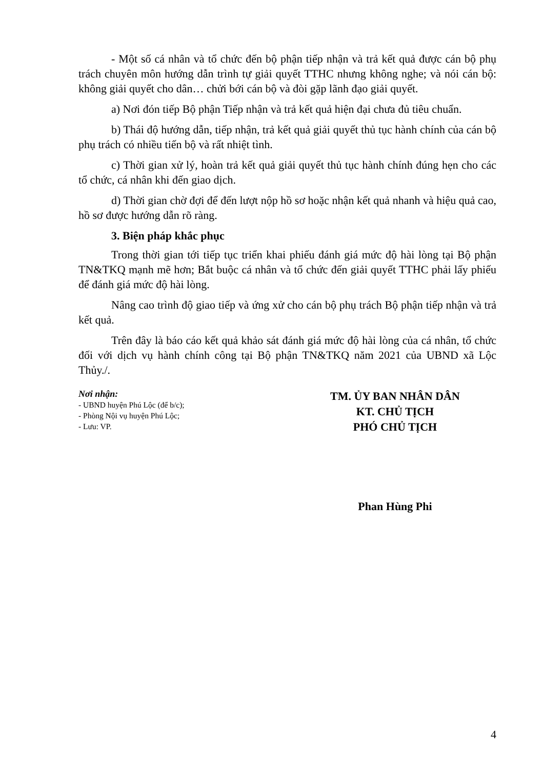- Một số cá nhân và tổ chức đến bộ phận tiếp nhận và trả kết quả được cán bộ phụ trách chuyên môn hướng dẫn trình tự giải quyết TTHC nhưng không nghe; và nói cán bộ: không giải quyết cho dân… chửi bới cán bộ và đòi gặp lãnh đạo giải quyết.
a) Nơi đón tiếp Bộ phận Tiếp nhận và trả kết quả hiện đại chưa đủ tiêu chuẩn.
b) Thái độ hướng dẫn, tiếp nhận, trả kết quả giải quyết thủ tục hành chính của cán bộ phụ trách có nhiều tiến bộ và rất nhiệt tình.
c) Thời gian xử lý, hoàn trả kết quả giải quyết thủ tục hành chính đúng hẹn cho các tổ chức, cá nhân khi đến giao dịch.
d) Thời gian chờ đợi để đến lượt nộp hồ sơ hoặc nhận kết quả nhanh và hiệu quả cao, hồ sơ được hướng dẫn rõ ràng.
3. Biện pháp khắc phục
Trong thời gian tới tiếp tục triển khai phiếu đánh giá mức độ hài lòng tại Bộ phận TN&TKQ mạnh mẽ hơn; Bắt buộc cá nhân và tổ chức đến giải quyết TTHC phải lấy phiếu để đánh giá mức độ hài lòng.
Nâng cao trình độ giao tiếp và ứng xử cho cán bộ phụ trách Bộ phận tiếp nhận và trả kết quả.
Trên đây là báo cáo kết quả khảo sát đánh giá mức độ hài lòng của cá nhân, tổ chức đối với dịch vụ hành chính công tại Bộ phận TN&TKQ năm 2021 của UBND xã Lộc Thủy./.
Nơi nhận:
- UBND huyện Phú Lộc (để b/c);
- Phòng Nội vụ huyện Phú Lộc;
- Lưu: VP.
TM. ỦY BAN NHÂN DÂN
KT. CHỦ TỊCH
PHÓ CHỦ TỊCH
Phan Hùng Phi
4